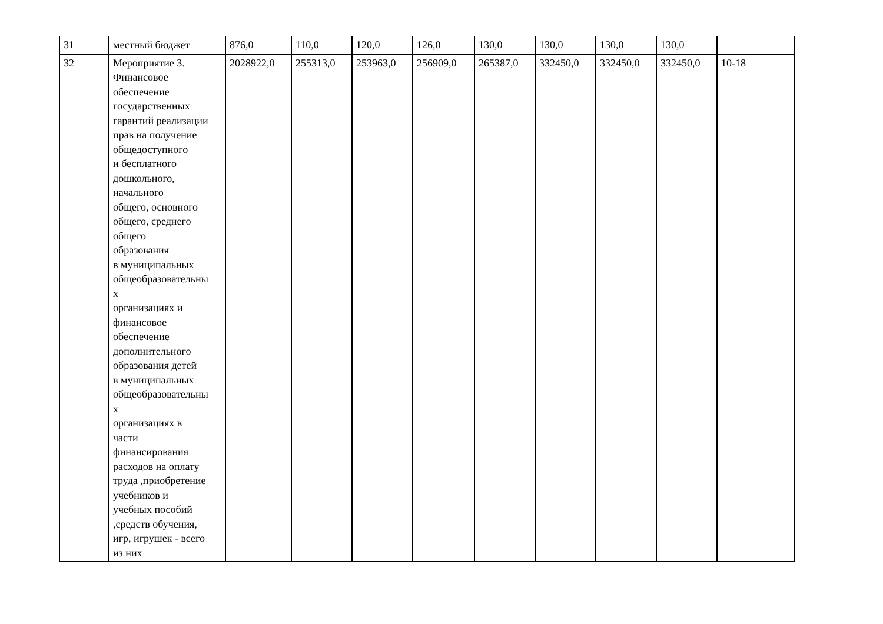| 31 | местный бюджет | 876,0 | 110,0 | 120,0 | 126,0 | 130,0 | 130,0 | 130,0 | 130,0 | |
| 32 | Мероприятие 3. Финансовое обеспечение государственных гарантий реализации прав на получение общедоступного и бесплатного дошкольного, начального общего, основного общего, среднего общего образования в муниципальных общеобразовательны х организациях и финансовое обеспечение дополнительного образования детей в муниципальных общеобразовательны х организациях в части финансирования расходов на оплату труда ,приобретение учебников и учебных пособий ,средств обучения, игр, игрушек - всего из них | 2028922,0 | 255313,0 | 253963,0 | 256909,0 | 265387,0 | 332450,0 | 332450,0 | 332450,0 | 10-18 |